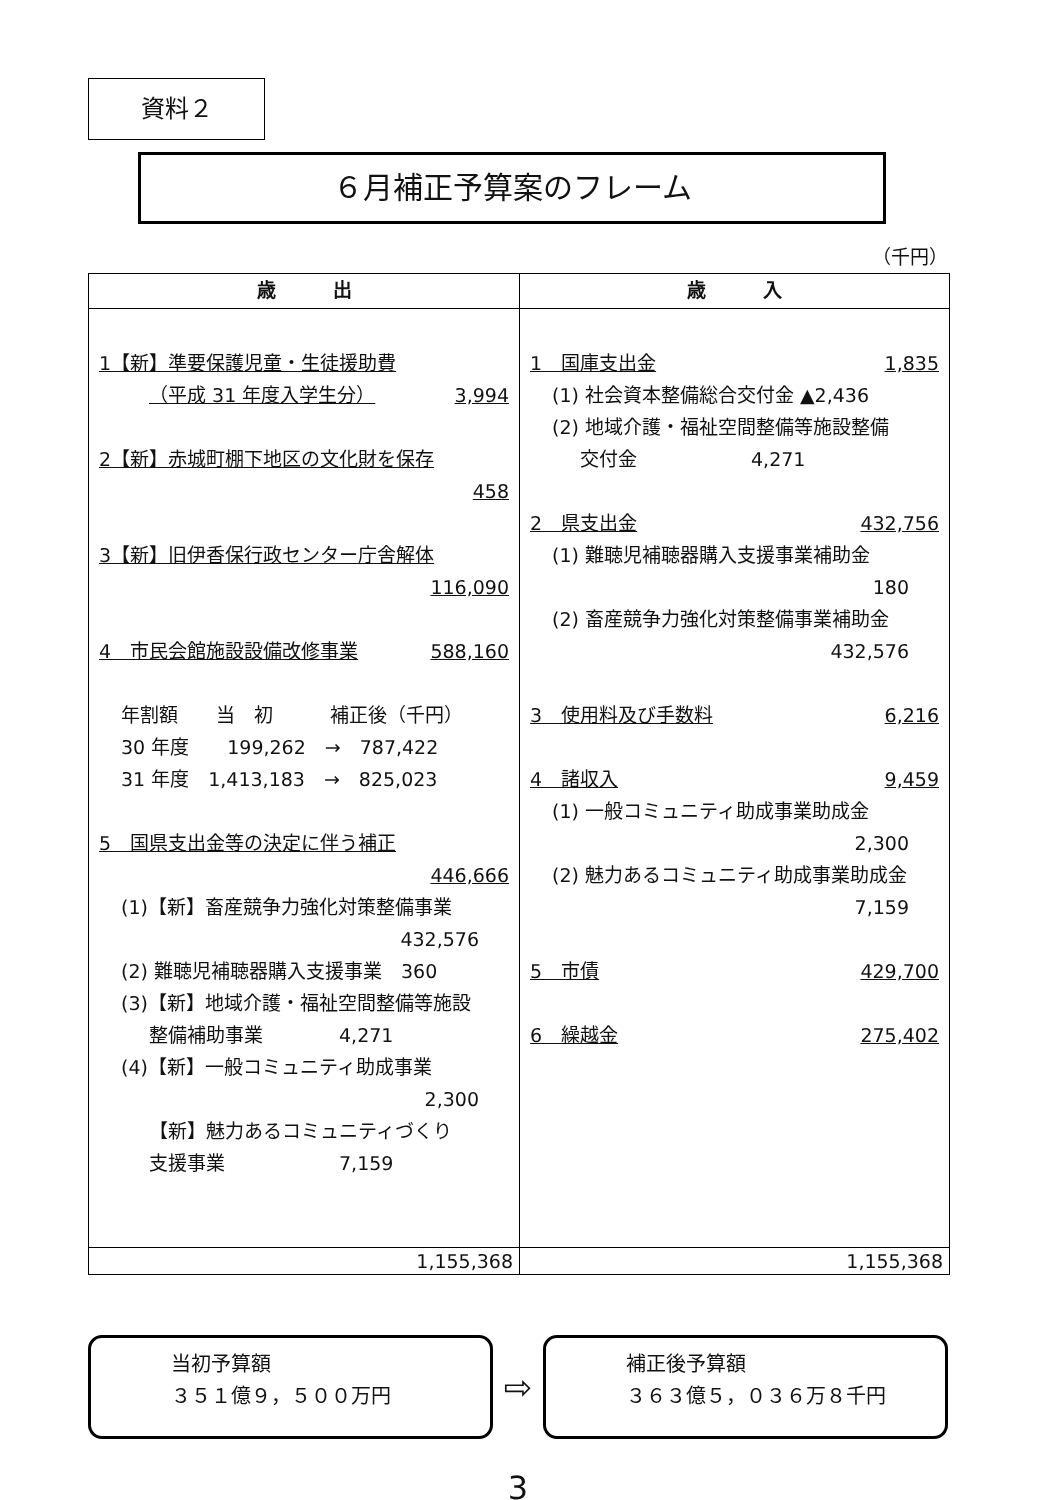資料２
６月補正予算案のフレーム
（千円）
| 歳 出 | 歳 入 |
| --- | --- |
| 1【新】準要保護児童・生徒援助費 （平成 31 年度入学生分） 3,994 2【新】赤城町棚下地区の文化財を保存 458 3【新】旧伊香保行政センター庁舎解体 116,090 4 市民会館施設設備改修事業 588,160 年割額 当 初 補正後（千円） 30 年度 199,262 → 787,422 31 年度 1,413,183 → 825,023 5 国県支出金等の決定に伴う補正 446,666 (1)【新】畜産競争力強化対策整備事業 432,576 (2) 難聴児補聴器購入支援事業 360 (3)【新】地域介護・福祉空間整備等施設 整備補助事業 4,271 (4)【新】一般コミュニティ助成事業 2,300 【新】魅力あるコミュニティづくり 支援事業 7,159 | 1 国庫支出金 1,835 (1) 社会資本整備総合交付金 ▲2,436 (2) 地域介護・福祉空間整備等施設整備 交付金 4,271 2 県支出金 432,756 (1) 難聴児補聴器購入支援事業補助金 180 (2) 畜産競争力強化対策整備事業補助金 432,576 3 使用料及び手数料 6,216 4 諸収入 9,459 (1) 一般コミュニティ助成事業助成金 2,300 (2) 魅力あるコミュニティ助成事業助成金 7,159 5 市債 429,700 6 繰越金 275,402 |
| 1,155,368 | 1,155,368 |
当初予算額
３５１億９，５００万円
⇨
補正後予算額
３６３億５，０３６万８千円
3